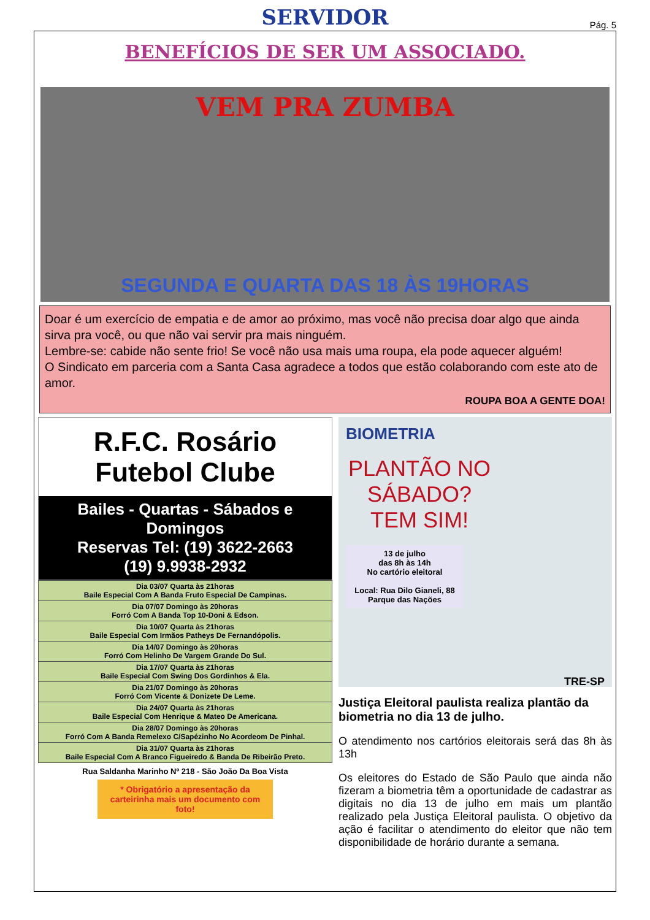SERVIDOR
Pág. 5
BENEFÍCIOS DE SER UM ASSOCIADO.
VEM PRA ZUMBA
SEGUNDA E QUARTA DAS 18 ÀS 19HORAS
Doar é um exercício de empatia e de amor ao próximo, mas você não precisa doar algo que ainda sirva pra você, ou que não vai servir pra mais ninguém.
Lembre-se: cabide não sente frio! Se você não usa mais uma roupa, ela pode aquecer alguém!
O Sindicato em parceria com a Santa Casa agradece a todos que estão colaborando com este ato de amor.
ROUPA BOA A GENTE DOA!
R.F.C. Rosário
Futebol Clube
Bailes - Quartas - Sábados e Domingos
Reservas Tel: (19) 3622-2663
(19) 9.9938-2932
| Dia 03/07 Quarta às 21horas Baile Especial Com A Banda Fruto Especial De Campinas. |
| Dia 07/07 Domingo às 20horas Forró Com A Banda Top 10-Doni & Edson. |
| Dia 10/07 Quarta às 21horas Baile Especial Com Irmãos Patheys De Fernandópolis. |
| Dia 14/07 Domingo às 20horas Forró Com Helinho De Vargem Grande Do Sul. |
| Dia 17/07 Quarta às 21horas Baile Especial Com Swing Dos Gordinhos & Ela. |
| Dia 21/07 Domingo às 20horas Forró Com Vicente & Donizete De Leme. |
| Dia 24/07 Quarta às 21horas Baile Especial Com Henrique & Mateo De Americana. |
| Dia 28/07 Domingo às 20horas Forró Com A Banda Remelexo C/Sapézinho No Acordeom De Pinhal. |
| Dia 31/07 Quarta às 21horas Baile Especial Com A Branco Figueiredo & Banda De Ribeirão Preto. |
Rua Saldanha Marinho Nº 218 - São João Da Boa Vista
* Obrigatório a apresentação da carteirinha mais um documento com foto!
BIOMETRIA
PLANTÃO NO SÁBADO?
TEM SIM!
13 de julho
das 8h às 14h
No cartório eleitoral
Local: Rua Dilo Gianeli, 88
Parque das Nações
TRE-SP
Justiça Eleitoral paulista realiza plantão da biometria no dia 13 de julho.
O atendimento nos cartórios eleitorais será das 8h às 13h
Os eleitores do Estado de São Paulo que ainda não fizeram a biometria têm a oportunidade de cadastrar as digitais no dia 13 de julho em mais um plantão realizado pela Justiça Eleitoral paulista. O objetivo da ação é facilitar o atendimento do eleitor que não tem disponibilidade de horário durante a semana.